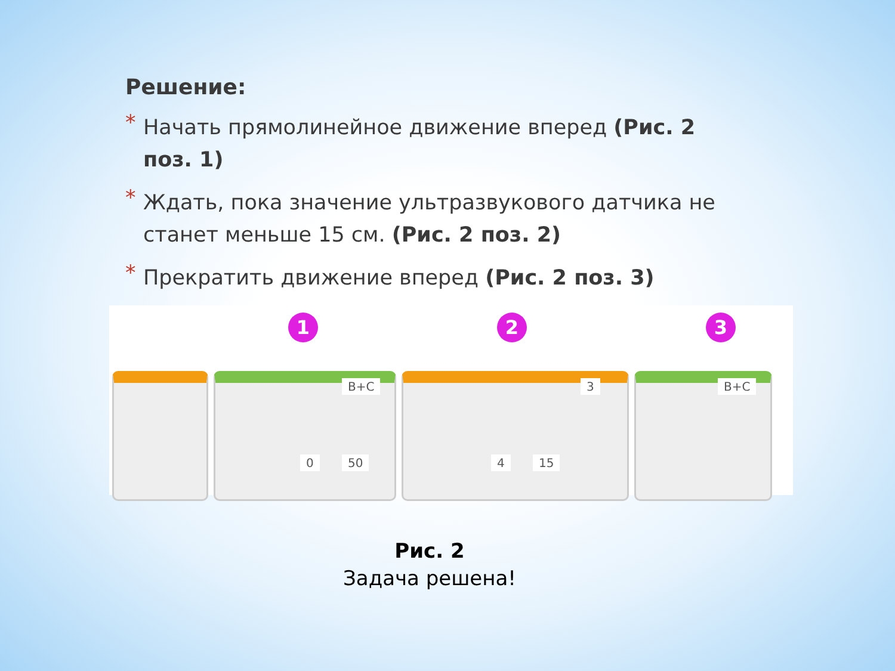Решение:
* Начать прямолинейное движение вперед (Рис. 2 поз. 1)
* Ждать, пока значение ультразвукового датчика не станет меньше 15 см. (Рис. 2 поз. 2)
* Прекратить движение вперед (Рис. 2 поз. 3)
1 2 3
B+C 3 B+C
0 50 4 15
Рис. 2
Задача решена!